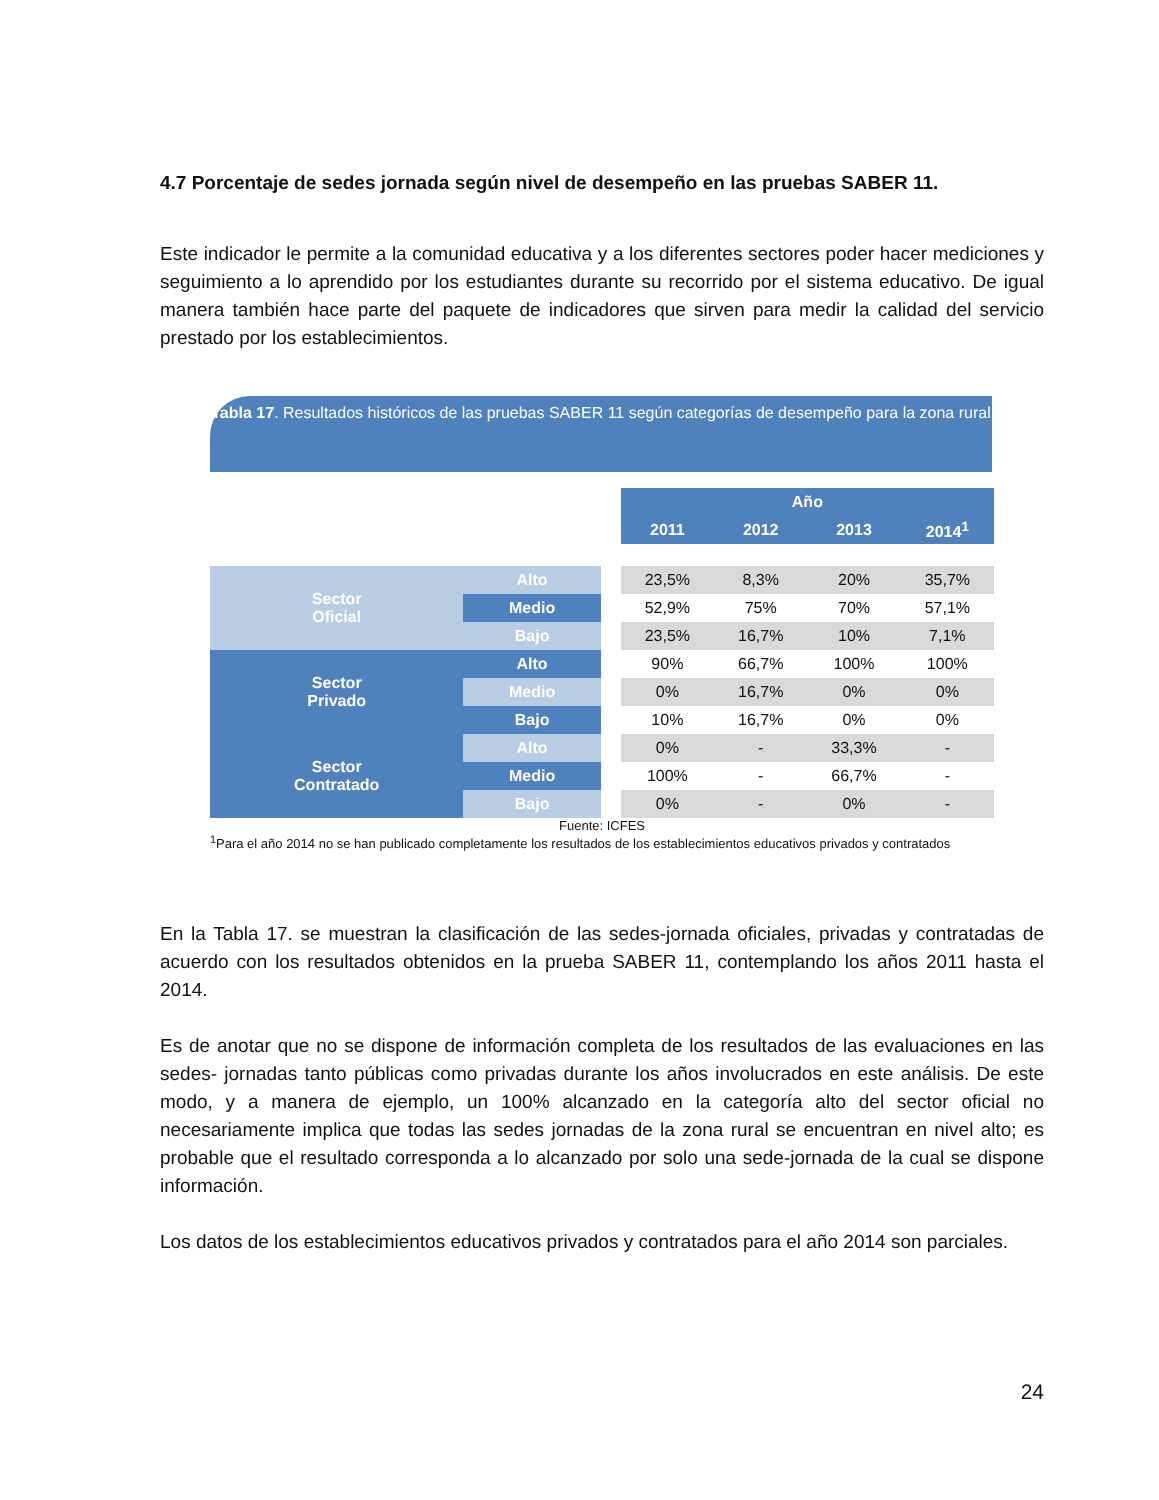4.7 Porcentaje de sedes jornada según nivel de desempeño en las pruebas SABER 11.
Este indicador le permite a la comunidad educativa y a los diferentes sectores poder hacer mediciones y seguimiento a lo aprendido por los estudiantes durante su recorrido por el sistema educativo. De igual manera también hace parte del paquete de indicadores que sirven para medir la calidad del servicio prestado por los establecimientos.
Tabla 17. Resultados históricos de las pruebas SABER 11 según categorías de desempeño para la zona rural
| | | | Año | | | |
| | | | 2011 | 2012 | 2013 | 2014<sup>1</sup> |
| Sector Oficial | Alto | | 23,5% | 8,3% | 20% | 35,7% |
| | Medio | | 52,9% | 75% | 70% | 57,1% |
| | Bajo | | 23,5% | 16,7% | 10% | 7,1% |
| Sector Privado | Alto | | 90% | 66,7% | 100% | 100% |
| | Medio | | 0% | 16,7% | 0% | 0% |
| | Bajo | | 10% | 16,7% | 0% | 0% |
| Sector Contratado | Alto | | 0% | - | 33,3% | - |
| | Medio | | 100% | - | 66,7% | - |
| | Bajo | | 0% | - | 0% | - |
Fuente: ICFES
<sup>1</sup> Para el año 2014 no se han publicado completamente los resultados de los establecimientos educativos privados y contratados
En la Tabla 17. se muestran la clasificación de las sedes-jornada oficiales, privadas y contratadas de acuerdo con los resultados obtenidos en la prueba SABER 11, contemplando los años 2011 hasta el 2014.
Es de anotar que no se dispone de información completa de los resultados de las evaluaciones en las sedes- jornadas tanto públicas como privadas durante los años involucrados en este análisis. De este modo, y a manera de ejemplo, un 100% alcanzado en la categoría alto del sector oficial no necesariamente implica que todas las sedes jornadas de la zona rural se encuentran en nivel alto; es probable que el resultado corresponda a lo alcanzado por solo una sede-jornada de la cual se dispone información.
Los datos de los establecimientos educativos privados y contratados para el año 2014 son parciales.
24